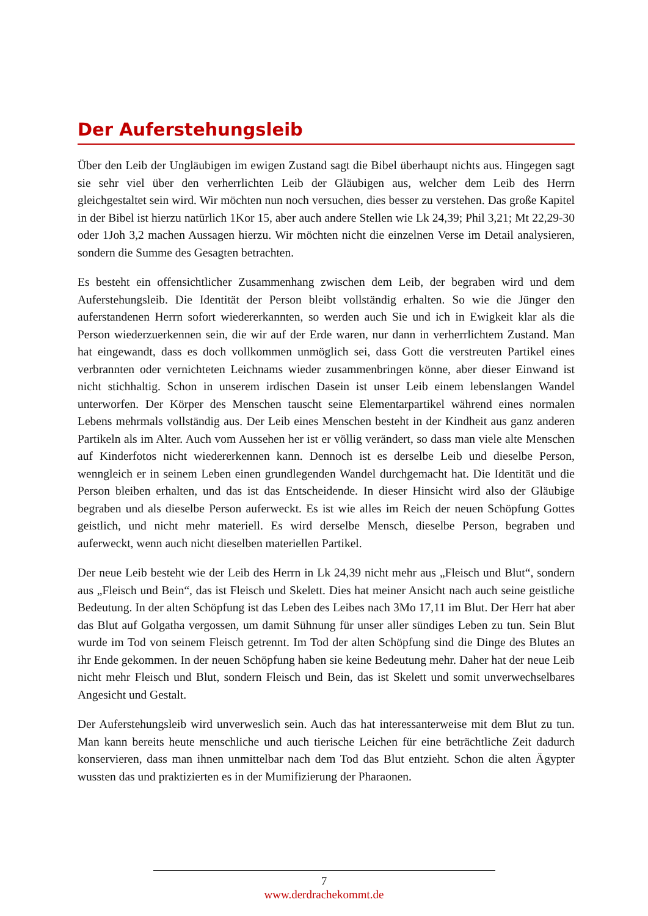Der Auferstehungsleib
Über den Leib der Ungläubigen im ewigen Zustand sagt die Bibel überhaupt nichts aus. Hingegen sagt sie sehr viel über den verherrlichten Leib der Gläubigen aus, welcher dem Leib des Herrn gleichgestaltet sein wird. Wir möchten nun noch versuchen, dies besser zu verstehen. Das große Kapitel in der Bibel ist hierzu natürlich 1Kor 15, aber auch andere Stellen wie Lk 24,39; Phil 3,21; Mt 22,29-30 oder 1Joh 3,2 machen Aussagen hierzu. Wir möchten nicht die einzelnen Verse im Detail analysieren, sondern die Summe des Gesagten betrachten.
Es besteht ein offensichtlicher Zusammenhang zwischen dem Leib, der begraben wird und dem Auferstehungsleib. Die Identität der Person bleibt vollständig erhalten. So wie die Jünger den auferstandenen Herrn sofort wiedererkannten, so werden auch Sie und ich in Ewigkeit klar als die Person wiederzuerkennen sein, die wir auf der Erde waren, nur dann in verherrlichtem Zustand. Man hat eingewandt, dass es doch vollkommen unmöglich sei, dass Gott die verstreuten Partikel eines verbrannten oder vernichteten Leichnams wieder zusammenbringen könne, aber dieser Einwand ist nicht stichhaltig. Schon in unserem irdischen Dasein ist unser Leib einem lebenslangen Wandel unterworfen. Der Körper des Menschen tauscht seine Elementarpartikel während eines normalen Lebens mehrmals vollständig aus. Der Leib eines Menschen besteht in der Kindheit aus ganz anderen Partikeln als im Alter. Auch vom Aussehen her ist er völlig verändert, so dass man viele alte Menschen auf Kinderfotos nicht wiedererkennen kann. Dennoch ist es derselbe Leib und dieselbe Person, wenngleich er in seinem Leben einen grundlegenden Wandel durchgemacht hat. Die Identität und die Person bleiben erhalten, und das ist das Entscheidende. In dieser Hinsicht wird also der Gläubige begraben und als dieselbe Person auferweckt. Es ist wie alles im Reich der neuen Schöpfung Gottes geistlich, und nicht mehr materiell. Es wird derselbe Mensch, dieselbe Person, begraben und auferweckt, wenn auch nicht dieselben materiellen Partikel.
Der neue Leib besteht wie der Leib des Herrn in Lk 24,39 nicht mehr aus „Fleisch und Blut“, sondern aus „Fleisch und Bein“, das ist Fleisch und Skelett. Dies hat meiner Ansicht nach auch seine geistliche Bedeutung. In der alten Schöpfung ist das Leben des Leibes nach 3Mo 17,11 im Blut. Der Herr hat aber das Blut auf Golgatha vergossen, um damit Sühnung für unser aller sündiges Leben zu tun. Sein Blut wurde im Tod von seinem Fleisch getrennt. Im Tod der alten Schöpfung sind die Dinge des Blutes an ihr Ende gekommen. In der neuen Schöpfung haben sie keine Bedeutung mehr. Daher hat der neue Leib nicht mehr Fleisch und Blut, sondern Fleisch und Bein, das ist Skelett und somit unverwechselbares Angesicht und Gestalt.
Der Auferstehungsleib wird unverweslich sein. Auch das hat interessanterweise mit dem Blut zu tun. Man kann bereits heute menschliche und auch tierische Leichen für eine beträchtliche Zeit dadurch konservieren, dass man ihnen unmittelbar nach dem Tod das Blut entzieht. Schon die alten Ägypter wussten das und praktizierten es in der Mumifizierung der Pharaonen.
7
www.derdrachekommt.de